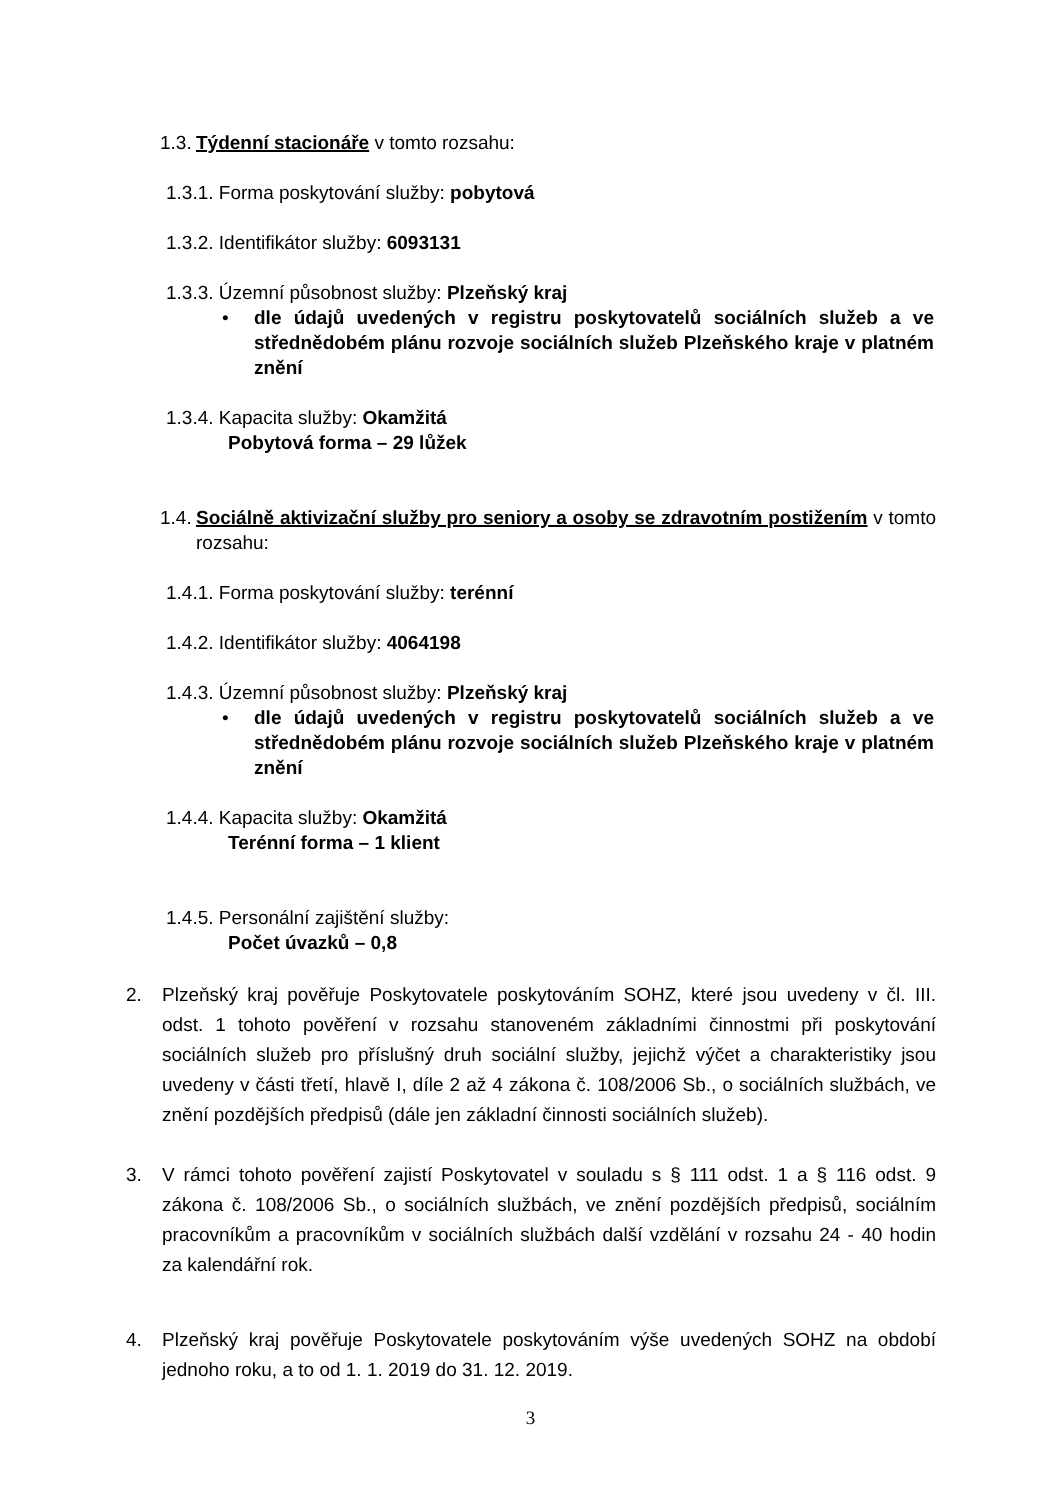1.3. Týdenní stacionáře v tomto rozsahu:
1.3.1. Forma poskytování služby: pobytová
1.3.2. Identifikátor služby: 6093131
1.3.3. Územní působnost služby: Plzeňský kraj
• dle údajů uvedených v registru poskytovatelů sociálních služeb a ve střednědobém plánu rozvoje sociálních služeb Plzeňského kraje v platném znění
1.3.4. Kapacita služby: Okamžitá
Pobytová forma – 29 lůžek
1.4. Sociálně aktivizační služby pro seniory a osoby se zdravotním postižením v tomto rozsahu:
1.4.1. Forma poskytování služby: terénní
1.4.2. Identifikátor služby: 4064198
1.4.3. Územní působnost služby: Plzeňský kraj
• dle údajů uvedených v registru poskytovatelů sociálních služeb a ve střednědobém plánu rozvoje sociálních služeb Plzeňského kraje v platném znění
1.4.4. Kapacita služby: Okamžitá
Terénní forma – 1 klient
1.4.5. Personální zajištění služby:
Počet úvazků – 0,8
2. Plzeňský kraj pověřuje Poskytovatele poskytováním SOHZ, které jsou uvedeny v čl. III. odst. 1 tohoto pověření v rozsahu stanoveném základními činnostmi při poskytování sociálních služeb pro příslušný druh sociální služby, jejichž výčet a charakteristiky jsou uvedeny v části třetí, hlavě I, díle 2 až 4 zákona č. 108/2006 Sb., o sociálních službách, ve znění pozdějších předpisů (dále jen základní činnosti sociálních služeb).
3. V rámci tohoto pověření zajistí Poskytovatel v souladu s § 111 odst. 1 a § 116 odst. 9 zákona č. 108/2006 Sb., o sociálních službách, ve znění pozdějších předpisů, sociálním pracovníkům a pracovníkům v sociálních službách další vzdělání v rozsahu 24 - 40 hodin za kalendářní rok.
4. Plzeňský kraj pověřuje Poskytovatele poskytováním výše uvedených SOHZ na období jednoho roku, a to od 1. 1. 2019 do 31. 12. 2019.
3